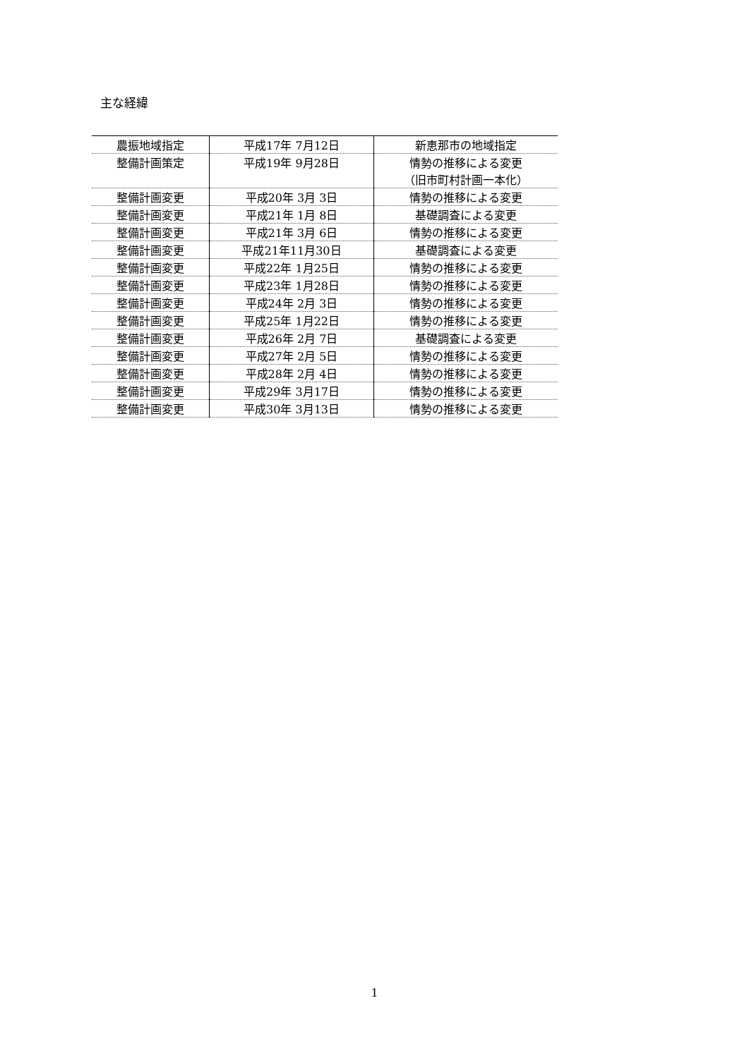主な経緯
| 農振地域指定 | 平成17年 7月12日 | 新恵那市の地域指定 |
| 整備計画策定 | 平成19年 9月28日 | 情勢の推移による変更 （旧市町村計画一本化） |
| 整備計画変更 | 平成20年 3月 3日 | 情勢の推移による変更 |
| 整備計画変更 | 平成21年 1月 8日 | 基礎調査による変更 |
| 整備計画変更 | 平成21年 3月 6日 | 情勢の推移による変更 |
| 整備計画変更 | 平成21年11月30日 | 基礎調査による変更 |
| 整備計画変更 | 平成22年 1月25日 | 情勢の推移による変更 |
| 整備計画変更 | 平成23年 1月28日 | 情勢の推移による変更 |
| 整備計画変更 | 平成24年 2月 3日 | 情勢の推移による変更 |
| 整備計画変更 | 平成25年 1月22日 | 情勢の推移による変更 |
| 整備計画変更 | 平成26年 2月 7日 | 基礎調査による変更 |
| 整備計画変更 | 平成27年 2月 5日 | 情勢の推移による変更 |
| 整備計画変更 | 平成28年 2月 4日 | 情勢の推移による変更 |
| 整備計画変更 | 平成29年 3月17日 | 情勢の推移による変更 |
| 整備計画変更 | 平成30年 3月13日 | 情勢の推移による変更 |
1